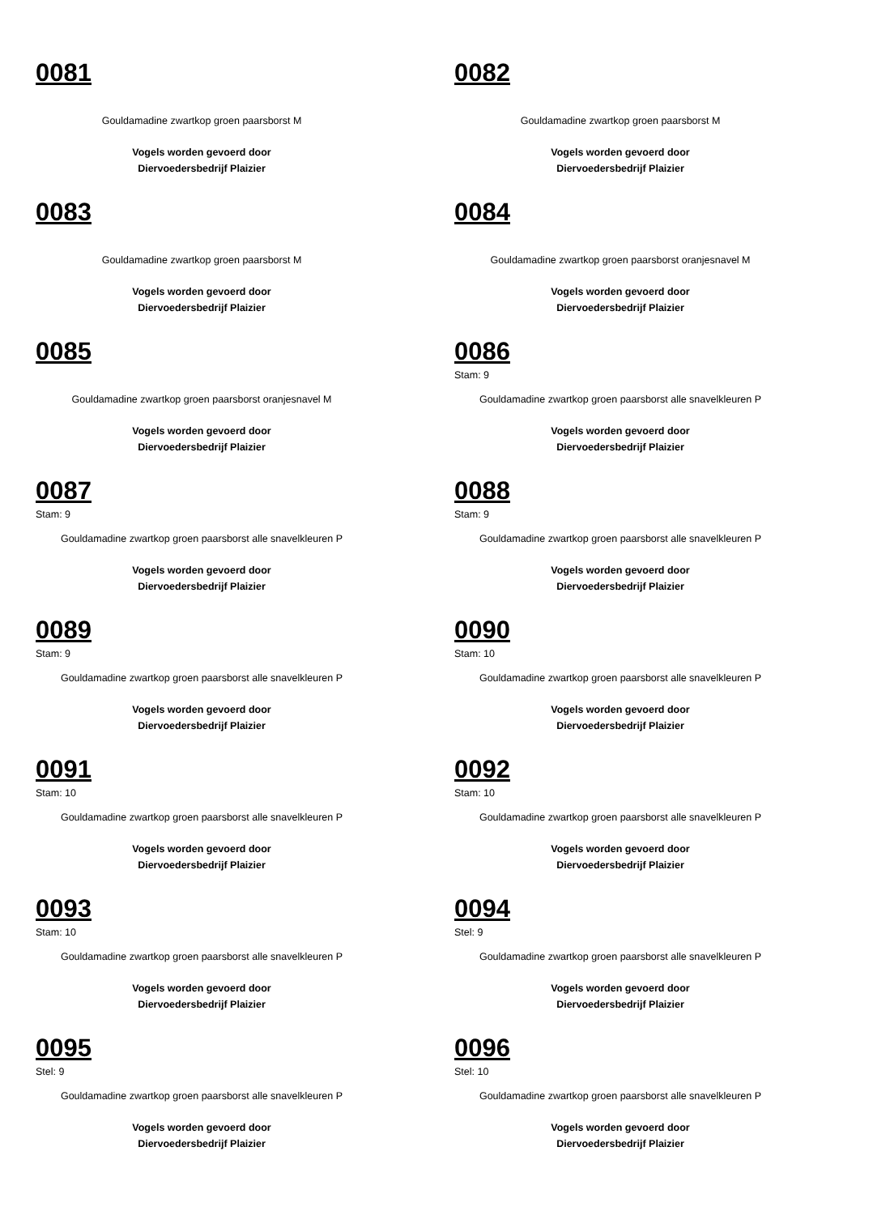0081
Gouldamadine zwartkop groen paarsborst M
Vogels worden gevoerd door
Diervoedersbedrijf Plaizier
0082
Gouldamadine zwartkop groen paarsborst M
Vogels worden gevoerd door
Diervoedersbedrijf Plaizier
0083
Gouldamadine zwartkop groen paarsborst M
Vogels worden gevoerd door
Diervoedersbedrijf Plaizier
0084
Gouldamadine zwartkop groen paarsborst oranjesnavel M
Vogels worden gevoerd door
Diervoedersbedrijf Plaizier
0085
Gouldamadine zwartkop groen paarsborst oranjesnavel M
Vogels worden gevoerd door
Diervoedersbedrijf Plaizier
0086
Stam: 9
Gouldamadine zwartkop groen paarsborst alle snavelkleuren P
Vogels worden gevoerd door
Diervoedersbedrijf Plaizier
0087
Stam: 9
Gouldamadine zwartkop groen paarsborst alle snavelkleuren P
Vogels worden gevoerd door
Diervoedersbedrijf Plaizier
0088
Stam: 9
Gouldamadine zwartkop groen paarsborst alle snavelkleuren P
Vogels worden gevoerd door
Diervoedersbedrijf Plaizier
0089
Stam: 9
Gouldamadine zwartkop groen paarsborst alle snavelkleuren P
Vogels worden gevoerd door
Diervoedersbedrijf Plaizier
0090
Stam: 10
Gouldamadine zwartkop groen paarsborst alle snavelkleuren P
Vogels worden gevoerd door
Diervoedersbedrijf Plaizier
0091
Stam: 10
Gouldamadine zwartkop groen paarsborst alle snavelkleuren P
Vogels worden gevoerd door
Diervoedersbedrijf Plaizier
0092
Stam: 10
Gouldamadine zwartkop groen paarsborst alle snavelkleuren P
Vogels worden gevoerd door
Diervoedersbedrijf Plaizier
0093
Stam: 10
Gouldamadine zwartkop groen paarsborst alle snavelkleuren P
Vogels worden gevoerd door
Diervoedersbedrijf Plaizier
0094
Stel: 9
Gouldamadine zwartkop groen paarsborst alle snavelkleuren P
Vogels worden gevoerd door
Diervoedersbedrijf Plaizier
0095
Stel: 9
Gouldamadine zwartkop groen paarsborst alle snavelkleuren P
Vogels worden gevoerd door
Diervoedersbedrijf Plaizier
0096
Stel: 10
Gouldamadine zwartkop groen paarsborst alle snavelkleuren P
Vogels worden gevoerd door
Diervoedersbedrijf Plaizier